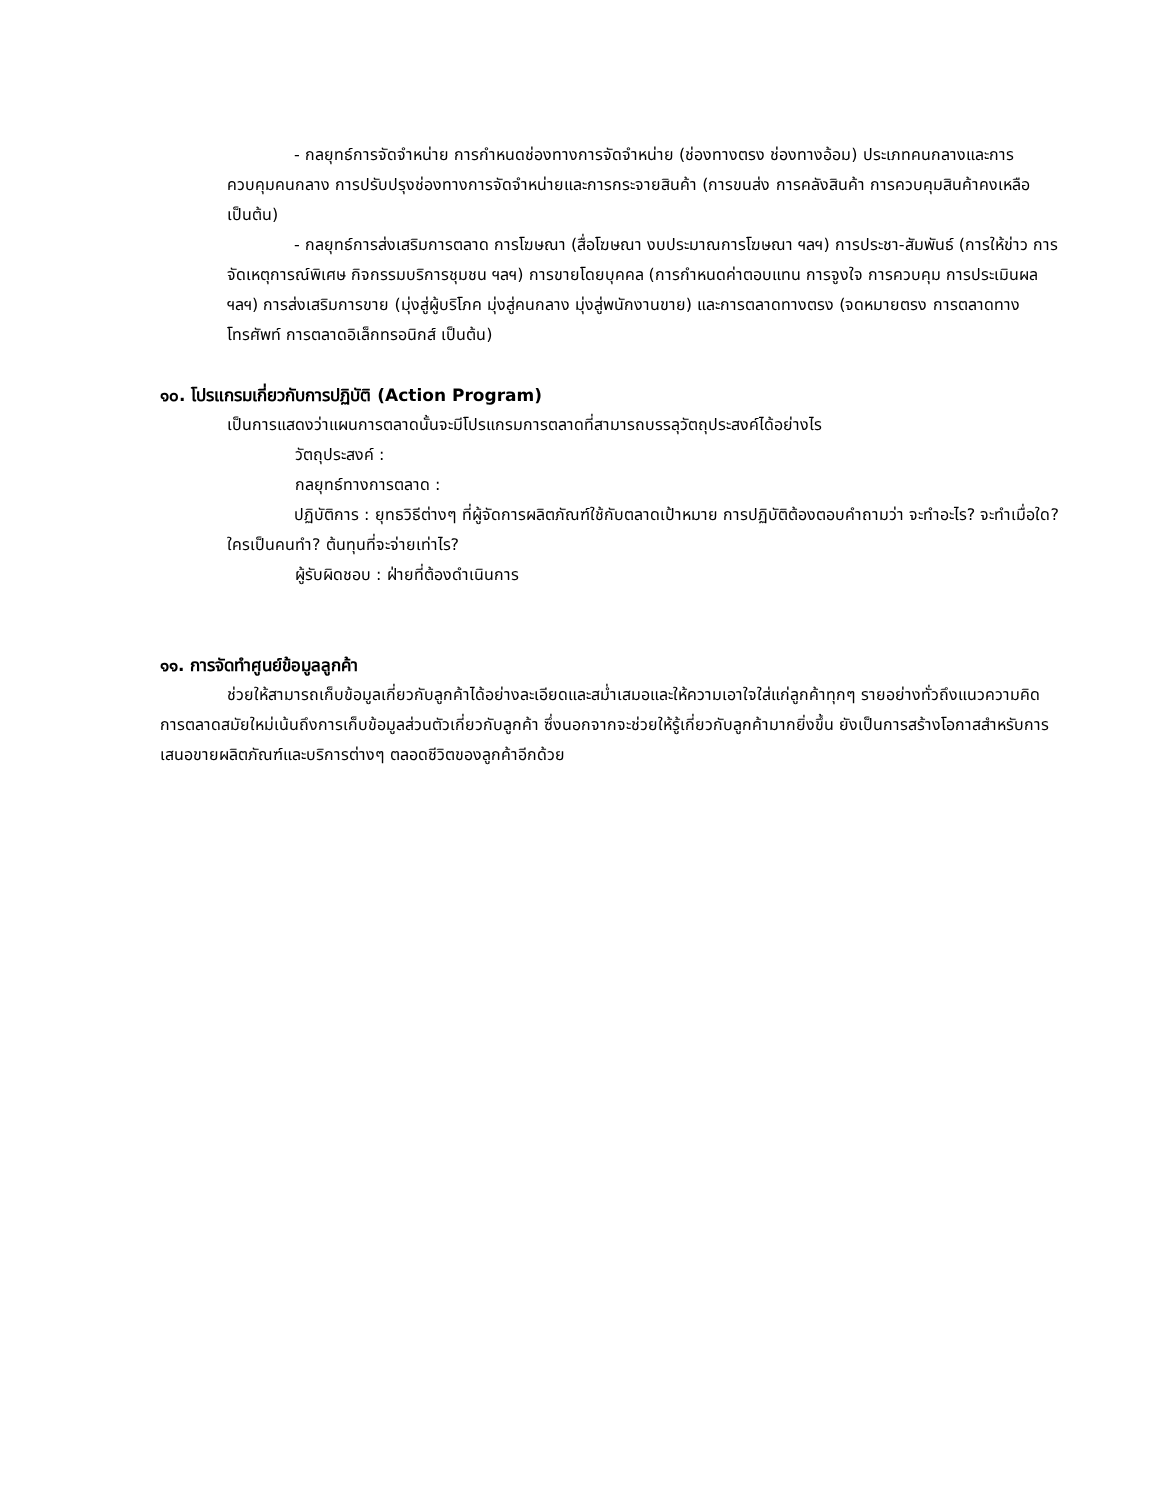- กลยุทธ์การจัดจำหน่าย การกำหนดช่องทางการจัดจำหน่าย (ช่องทางตรง ช่องทางอ้อม) ประเภทคนกลางและการควบคุมคนกลาง การปรับปรุงช่องทางการจัดจำหน่ายและการกระจายสินค้า (การขนส่ง การคลังสินค้า การควบคุมสินค้าคงเหลือ เป็นต้น)
- กลยุทธ์การส่งเสริมการตลาด การโฆษณา (สื่อโฆษณา งบประมาณการโฆษณา ฯลฯ) การประชา-สัมพันธ์ (การให้ข่าว การจัดเหตุการณ์พิเศษ กิจกรรมบริการชุมชน ฯลฯ) การขายโดยบุคคล (การกำหนดค่าตอบแทน การจูงใจ การควบคุม การประเมินผล ฯลฯ) การส่งเสริมการขาย (มุ่งสู่ผู้บริโภค มุ่งสู่คนกลาง มุ่งสู่พนักงานขาย) และการตลาดทางตรง (จดหมายตรง การตลาดทางโทรศัพท์ การตลาดอิเล็กทรอนิกส์ เป็นต้น)
๑๐. โปรแกรมเกี่ยวกับการปฏิบัติ (Action Program)
เป็นการแสดงว่าแผนการตลาดนั้นจะมีโปรแกรมการตลาดที่สามารถบรรลุวัตถุประสงค์ได้อย่างไร
วัตถุประสงค์ :
กลยุทธ์ทางการตลาด :
ปฏิบัติการ : ยุทธวิธีต่างๆ ที่ผู้จัดการผลิตภัณฑ์ใช้กับตลาดเป้าหมาย การปฏิบัติต้องตอบคำถามว่า จะทำอะไร? จะทำเมื่อใด? ใครเป็นคนทำ? ต้นทุนที่จะจ่ายเท่าไร?
ผู้รับผิดชอบ : ฝ่ายที่ต้องดำเนินการ
๑๑. การจัดทำศูนย์ข้อมูลลูกค้า
ช่วยให้สามารถเก็บข้อมูลเกี่ยวกับลูกค้าได้อย่างละเอียดและสม่ำเสมอและให้ความเอาใจใส่แก่ลูกค้าทุกๆ รายอย่างทั่วถึงแนวความคิดการตลาดสมัยใหม่เน้นถึงการเก็บข้อมูลส่วนตัวเกี่ยวกับลูกค้า ซึ่งนอกจากจะช่วยให้รู้เกี่ยวกับลูกค้ามากยิ่งขึ้น ยังเป็นการสร้างโอกาสสำหรับการเสนอขายผลิตภัณฑ์และบริการต่างๆ ตลอดชีวิตของลูกค้าอีกด้วย